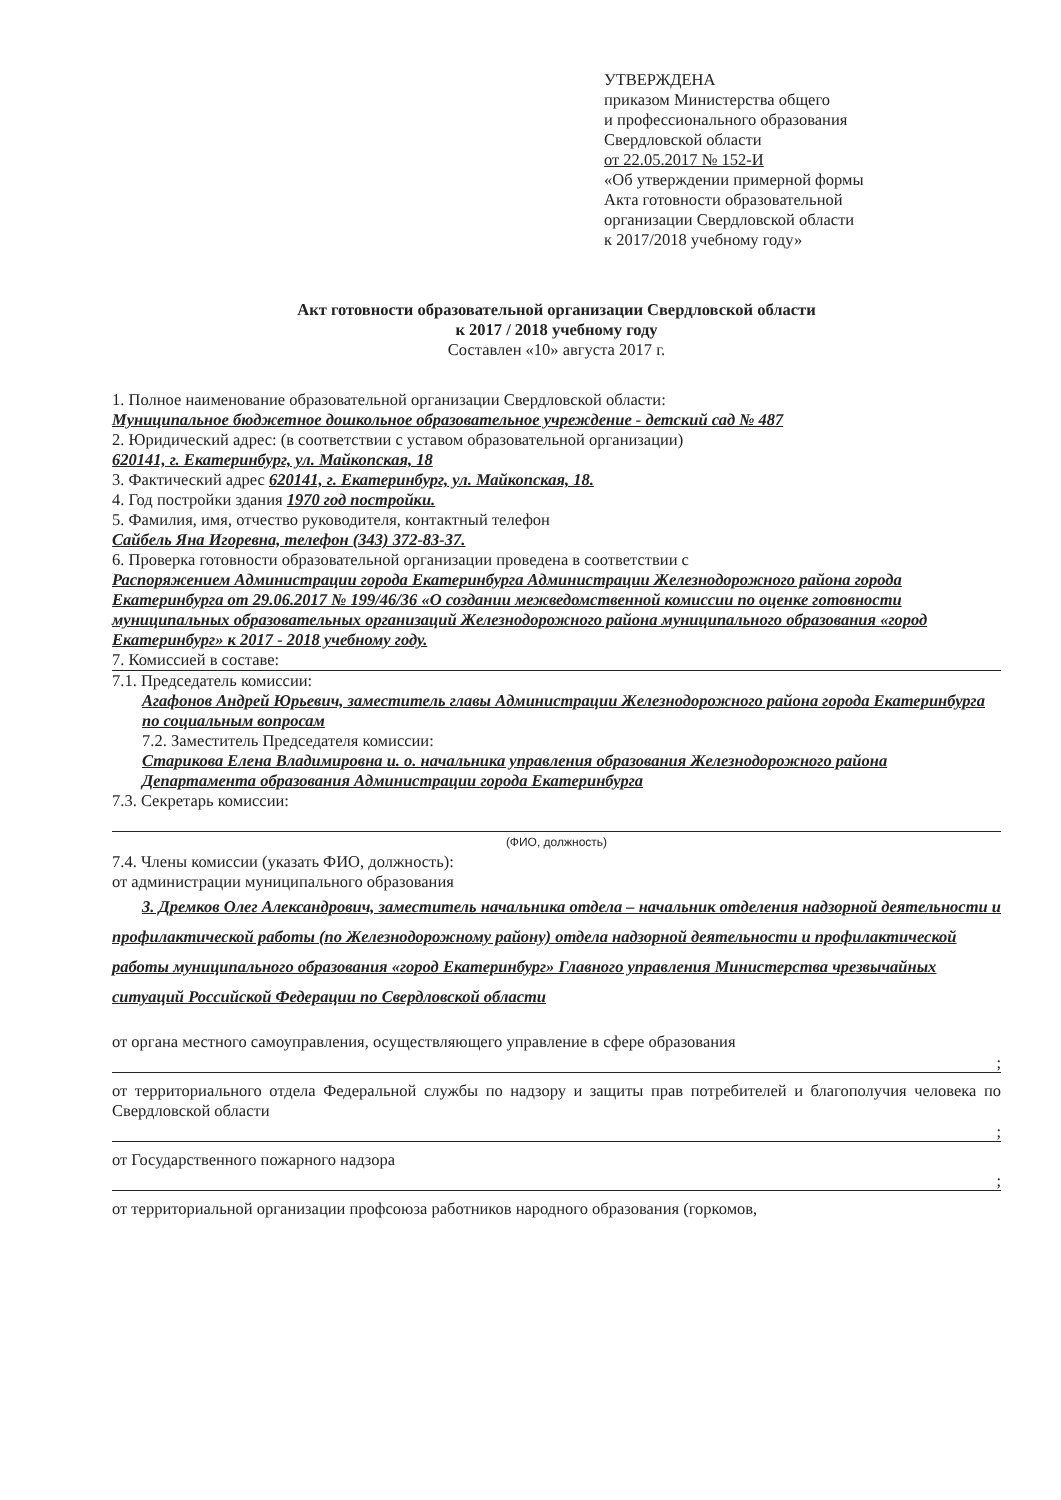УТВЕРЖДЕНА
приказом Министерства общего
и профессионального образования
Свердловской области
от 22.05.2017 № 152-И
«Об утверждении примерной формы
Акта готовности образовательной
организации Свердловской области
к 2017/2018 учебному году»
Акт готовности образовательной организации Свердловской области
к 2017 / 2018 учебному году
Составлен «10» августа 2017 г.
1. Полное наименование образовательной организации Свердловской области:
Муниципальное бюджетное дошкольное образовательное учреждение - детский сад № 487
2. Юридический адрес: (в соответствии с уставом образовательной организации)
620141, г. Екатеринбург, ул. Майкопская, 18
3. Фактический адрес 620141, г. Екатеринбург, ул. Майкопская, 18.
4. Год постройки здания 1970 год постройки.
5. Фамилия, имя, отчество руководителя, контактный телефон
Сайбель Яна Игоревна, телефон (343) 372-83-37.
6. Проверка готовности образовательной организации проведена в соответствии с
Распоряжением Администрации города Екатеринбурга Администрации Железнодорожного района города Екатеринбурга от 29.06.2017 № 199/46/36 «О создании межведомственной комиссии по оценке готовности муниципальных образовательных организаций Железнодорожного района муниципального образования «город Екатеринбург» к 2017 - 2018 учебному году.
7. Комиссией в составе:
7.1. Председатель комиссии:
Агафонов Андрей Юрьевич, заместитель главы Администрации Железнодорожного района города Екатеринбурга по социальным вопросам
7.2. Заместитель Председателя комиссии:
Старикова Елена Владимировна и. о. начальника управления образования Железнодорожного района Департамента образования Администрации города Екатеринбурга
7.3. Секретарь комиссии:
(ФИО, должность)
7.4. Члены комиссии (указать ФИО, должность):
от администрации муниципального образования
3. Дремков Олег Александрович, заместитель начальника отдела – начальник отделения надзорной деятельности и профилактической работы (по Железнодорожному району) отдела надзорной деятельности и профилактической работы муниципального образования «город Екатеринбург» Главного управления Министерства чрезвычайных ситуаций Российской Федерации по Свердловской области
от органа местного самоуправления, осуществляющего управление в сфере образования
;
от территориального отдела Федеральной службы по надзору и защиты прав потребителей и благополучия человека по Свердловской области
;
от Государственного пожарного надзора
;
от территориальной организации профсоюза работников народного образования (горкомов,